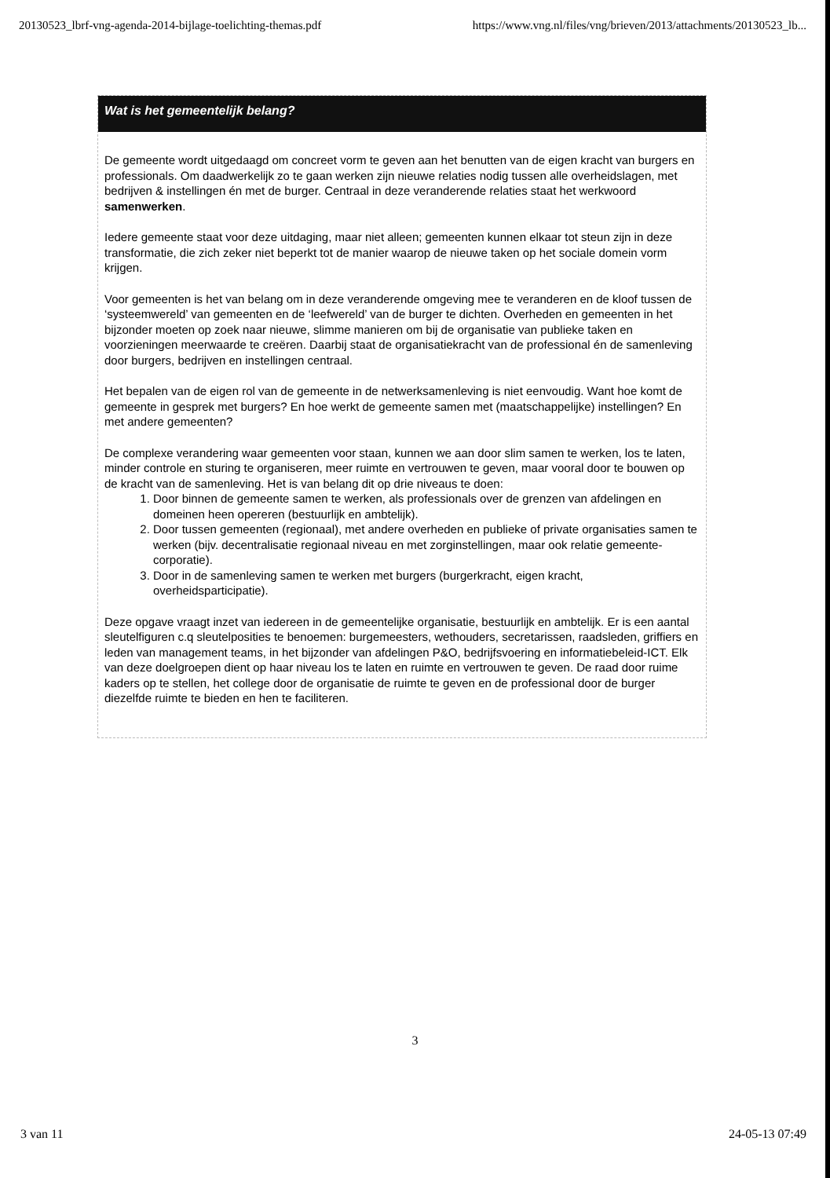20130523_lbrf-vng-agenda-2014-bijlage-toelichting-themas.pdf https://www.vng.nl/files/vng/brieven/2013/attachments/20130523_lb...
Wat is het gemeentelijk belang?
De gemeente wordt uitgedaagd om concreet vorm te geven aan het benutten van de eigen kracht van burgers en professionals. Om daadwerkelijk zo te gaan werken zijn nieuwe relaties nodig tussen alle overheidslagen, met bedrijven & instellingen én met de burger. Centraal in deze veranderende relaties staat het werkwoord samenwerken.
Iedere gemeente staat voor deze uitdaging, maar niet alleen; gemeenten kunnen elkaar tot steun zijn in deze transformatie, die zich zeker niet beperkt tot de manier waarop de nieuwe taken op het sociale domein vorm krijgen.
Voor gemeenten is het van belang om in deze veranderende omgeving mee te veranderen en de kloof tussen de ‘systeemwereld’ van gemeenten en de ‘leefwereld’ van de burger te dichten. Overheden en gemeenten in het bijzonder moeten op zoek naar nieuwe, slimme manieren om bij de organisatie van publieke taken en voorzieningen meerwaarde te creëren. Daarbij staat de organisatiekracht van de professional én de samenleving door burgers, bedrijven en instellingen centraal.
Het bepalen van de eigen rol van de gemeente in de netwerksamenleving is niet eenvoudig. Want hoe komt de gemeente in gesprek met burgers? En hoe werkt de gemeente samen met (maatschappelijke) instellingen? En met andere gemeenten?
De complexe verandering waar gemeenten voor staan, kunnen we aan door slim samen te werken, los te laten, minder controle en sturing te organiseren, meer ruimte en vertrouwen te geven, maar vooral door te bouwen op de kracht van de samenleving. Het is van belang dit op drie niveaus te doen:
1. Door binnen de gemeente samen te werken, als professionals over de grenzen van afdelingen en domeinen heen opereren (bestuurlijk en ambtelijk).
2. Door tussen gemeenten (regionaal), met andere overheden en publieke of private organisaties samen te werken (bijv. decentralisatie regionaal niveau en met zorginstellingen, maar ook relatie gemeente-corporatie).
3. Door in de samenleving samen te werken met burgers (burgerkracht, eigen kracht, overheidsparticipatie).
Deze opgave vraagt inzet van iedereen in de gemeentelijke organisatie, bestuurlijk en ambtelijk. Er is een aantal sleutelfiguren c.q sleutelposities te benoemen: burgemeesters, wethouders, secretarissen, raadsleden, griffiers en leden van management teams, in het bijzonder van afdelingen P&O, bedrijfsvoering en informatiebeleid-ICT. Elk van deze doelgroepen dient op haar niveau los te laten en ruimte en vertrouwen te geven. De raad door ruime kaders op te stellen, het college door de organisatie de ruimte te geven en de professional door de burger diezelfde ruimte te bieden en hen te faciliteren.
3
3 van 11 24-05-13 07:49